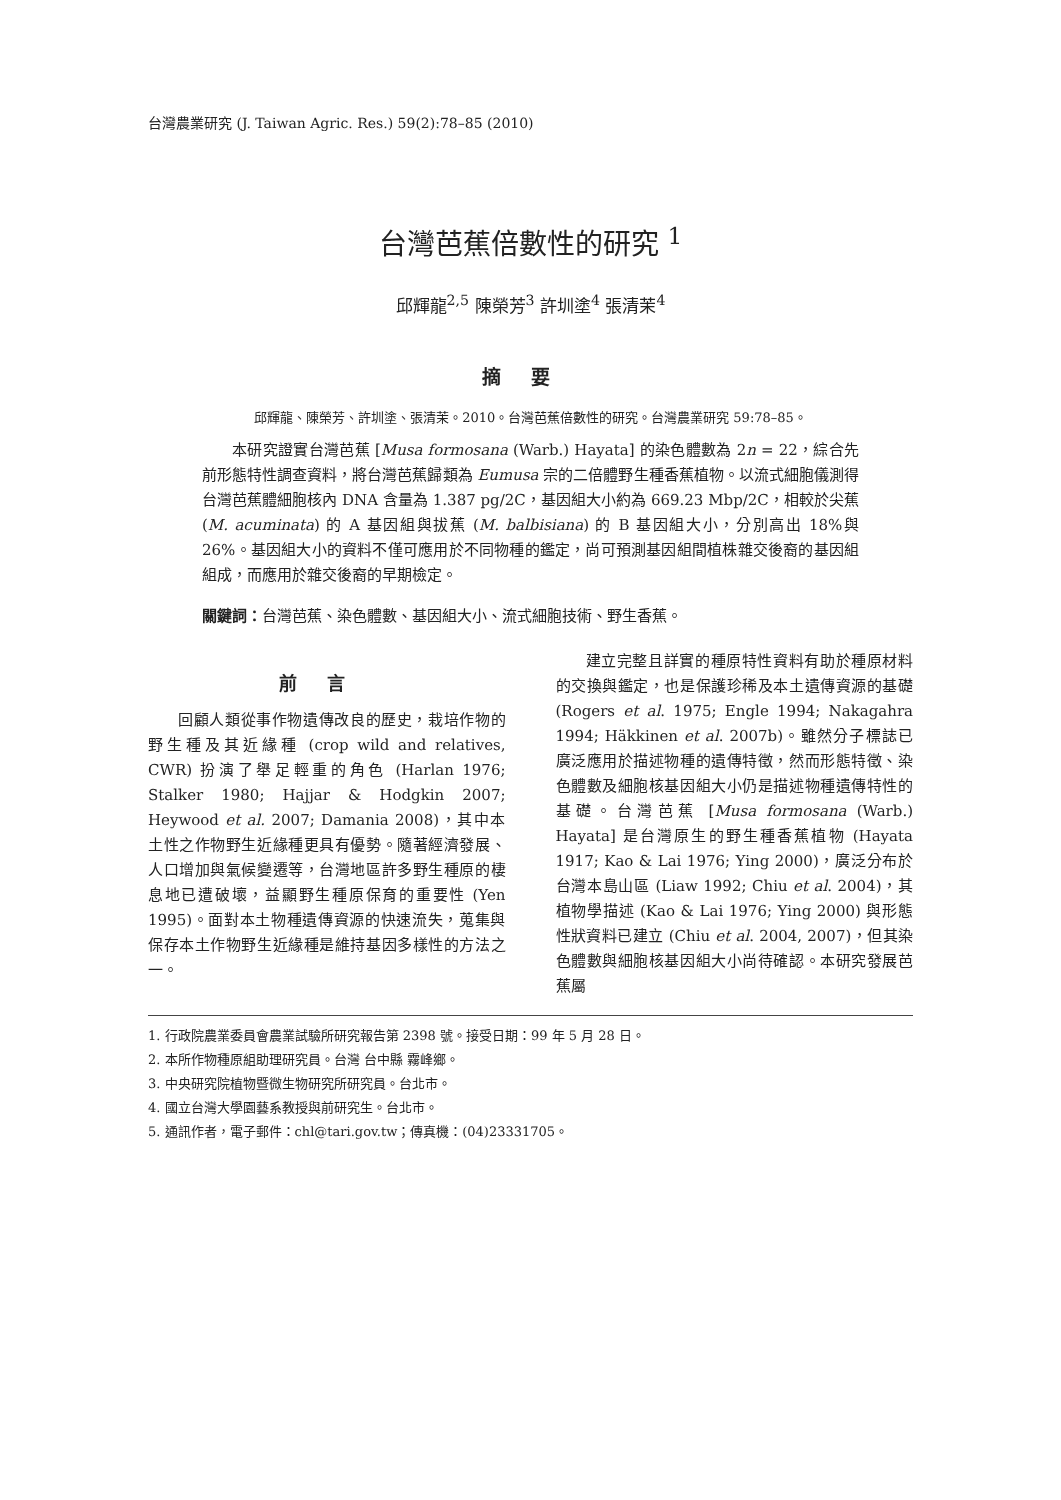台灣農業研究 (J. Taiwan Agric. Res.) 59(2):78–85 (2010)
台灣芭蕉倍數性的研究 <sup>1</sup>
邱輝龍<sup>2,5</sup> 陳榮芳<sup>3</sup> 許圳塗<sup>4</sup> 張清茉<sup>4</sup>
摘要
邱輝龍、陳榮芳、許圳塗、張清茉。2010。台灣芭蕉倍數性的研究。台灣農業研究 59:78–85。
本研究證實台灣芭蕉 [Musa formosana (Warb.) Hayata] 的染色體數為 2n = 22，綜合先前形態特性調查資料，將台灣芭蕉歸類為 Eumusa 宗的二倍體野生種香蕉植物。以流式細胞儀測得台灣芭蕉體細胞核內 DNA 含量為 1.387 pg/2C，基因組大小約為 669.23 Mbp/2C，相較於尖蕉 (M. acuminata) 的 A 基因組與拔蕉 (M. balbisiana) 的 B 基因組大小，分別高出 18%與 26%。基因組大小的資料不僅可應用於不同物種的鑑定，尚可預測基因組間植株雜交後裔的基因組組成，而應用於雜交後裔的早期檢定。
關鍵詞：台灣芭蕉、染色體數、基因組大小、流式細胞技術、野生香蕉。
前言
回顧人類從事作物遺傳改良的歷史，栽培作物的野生種及其近緣種 (crop wild and relatives, CWR) 扮演了舉足輕重的角色 (Harlan 1976; Stalker 1980; Hajjar & Hodgkin 2007; Heywood et al. 2007; Damania 2008)，其中本土性之作物野生近緣種更具有優勢。隨著經濟發展、人口增加與氣候變遷等，台灣地區許多野生種原的棲息地已遭破壞，益顯野生種原保育的重要性 (Yen 1995)。面對本土物種遺傳資源的快速流失，蒐集與保存本土作物野生近緣種是維持基因多樣性的方法之一。
建立完整且詳實的種原特性資料有助於種原材料的交換與鑑定，也是保護珍稀及本土遺傳資源的基礎 (Rogers et al. 1975; Engle 1994; Nakagahra 1994; Häkkinen et al. 2007b)。雖然分子標誌已廣泛應用於描述物種的遺傳特徵，然而形態特徵、染色體數及細胞核基因組大小仍是描述物種遺傳特性的基礎。台灣芭蕉 [Musa formosana (Warb.) Hayata] 是台灣原生的野生種香蕉植物 (Hayata 1917; Kao & Lai 1976; Ying 2000)，廣泛分布於台灣本島山區 (Liaw 1992; Chiu et al. 2004)，其植物學描述 (Kao & Lai 1976; Ying 2000) 與形態性狀資料已建立 (Chiu et al. 2004, 2007)，但其染色體數與細胞核基因組大小尚待確認。本研究發展芭蕉屬
1. 行政院農業委員會農業試驗所研究報告第 2398 號。接受日期：99 年 5 月 28 日。
2. 本所作物種原組助理研究員。台灣 台中縣 霧峰鄉。
3. 中央研究院植物暨微生物研究所研究員。台北市。
4. 國立台灣大學園藝系教授與前研究生。台北市。
5. 通訊作者，電子郵件：chl@tari.gov.tw；傳真機：(04)23331705。